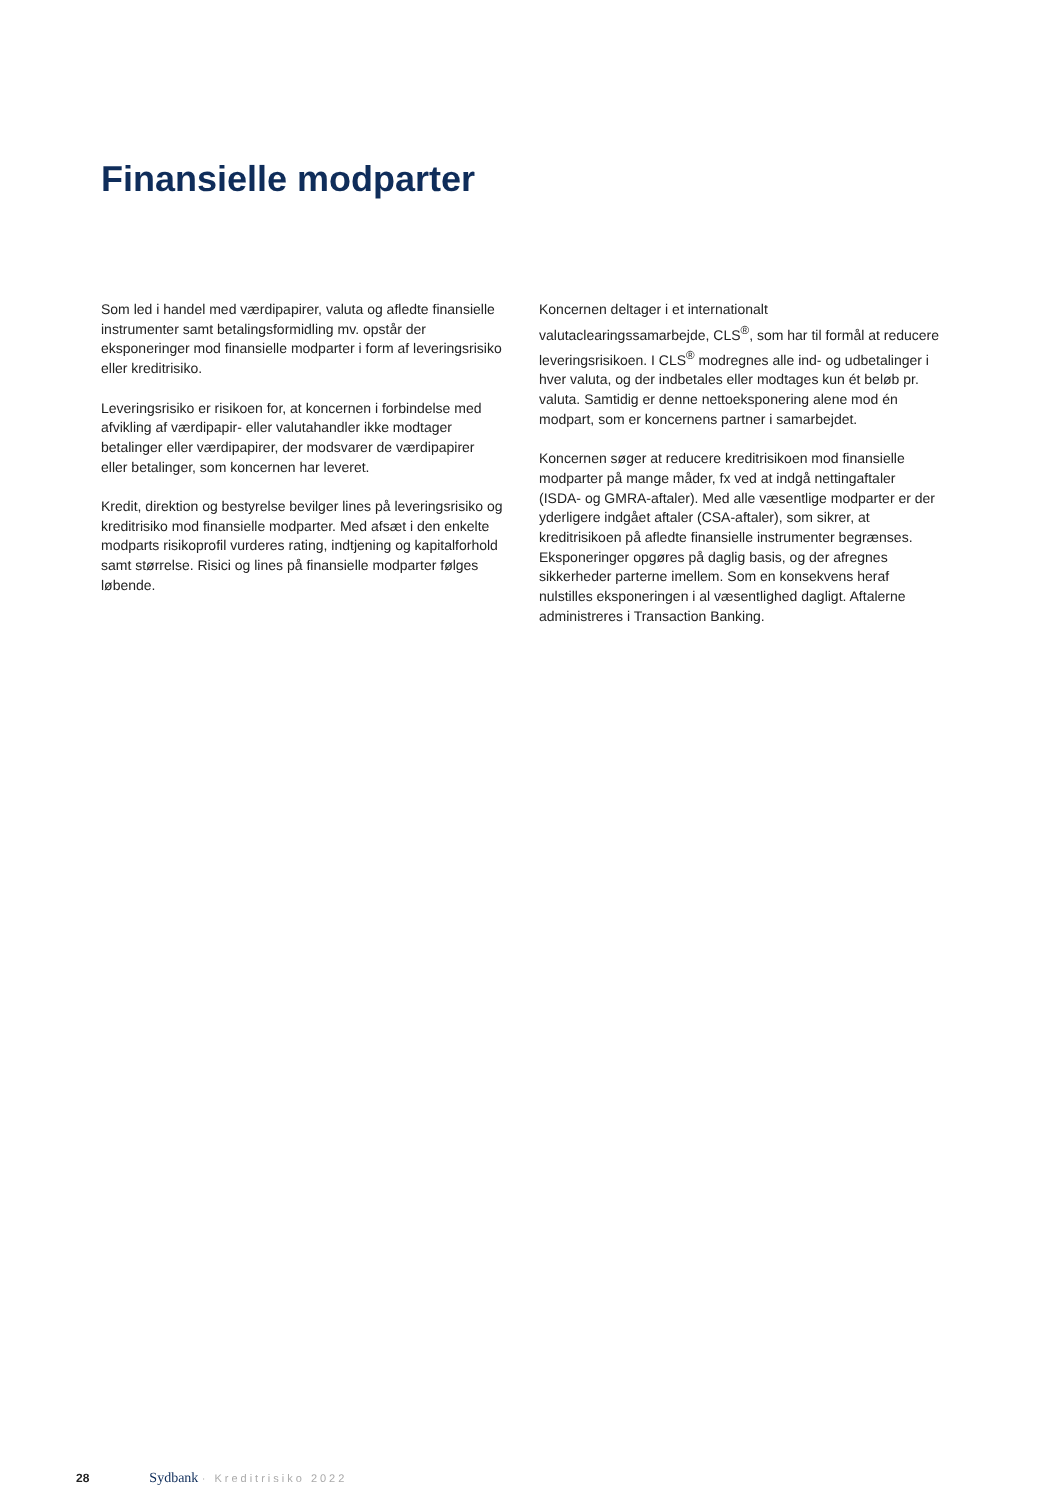Finansielle modparter
Som led i handel med værdipapirer, valuta og afledte finansielle instrumenter samt betalingsformidling mv. opstår der eksponeringer mod finansielle modparter i form af leveringsrisiko eller kreditrisiko.
Leveringsrisiko er risikoen for, at koncernen i forbindelse med afvikling af værdipapir- eller valutahandler ikke modtager betalinger eller værdipapirer, der modsvarer de værdipapirer eller betalinger, som koncernen har leveret.
Kredit, direktion og bestyrelse bevilger lines på leveringsrisiko og kreditrisiko mod finansielle modparter. Med afsæt i den enkelte modparts risikoprofil vurderes rating, indtjening og kapitalforhold samt størrelse. Risici og lines på finansielle modparter følges løbende.
Koncernen deltager i et internationalt valutaclearingssamarbejde, CLS<sup>®</sup>, som har til formål at reducere leveringsrisikoen. I CLS<sup>®</sup> modregnes alle ind- og udbetalinger i hver valuta, og der indbetales eller modtages kun ét beløb pr. valuta. Samtidig er denne nettoeksponering alene mod én modpart, som er koncernens partner i samarbejdet.
Koncernen søger at reducere kreditrisikoen mod finansielle modparter på mange måder, fx ved at indgå nettingaftaler (ISDA- og GMRA-aftaler). Med alle væsentlige modparter er der yderligere indgået aftaler (CSA-aftaler), som sikrer, at kreditrisikoen på afledte finansielle instrumenter begrænses. Eksponeringer opgøres på daglig basis, og der afregnes sikkerheder parterne imellem. Som en konsekvens heraf nulstilles eksponeringen i al væsentlighed dagligt. Aftalerne administreres i Transaction Banking.
28 Sydbank · Kreditrisiko 2022